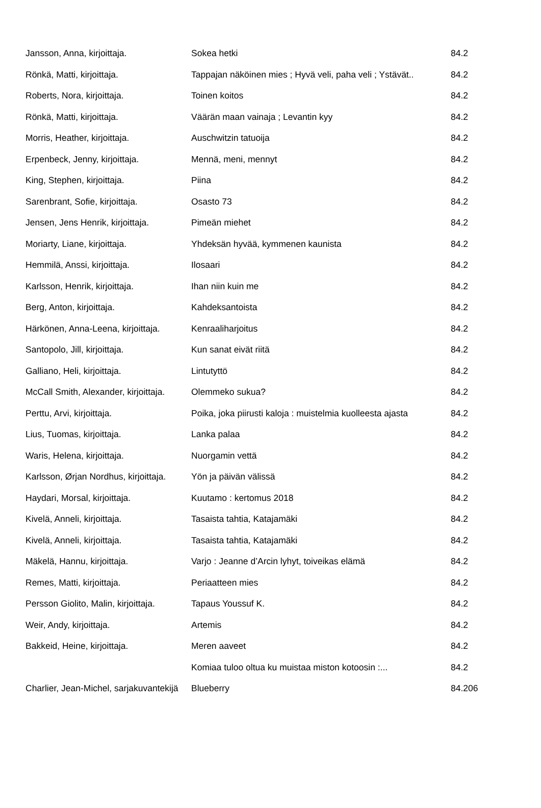| Jansson, Anna, kirjoittaja. | Sokea hetki | 84.2 |
| Rönkä, Matti, kirjoittaja. | Tappajan näköinen mies ; Hyvä veli, paha veli ; Ystävät.. | 84.2 |
| Roberts, Nora, kirjoittaja. | Toinen koitos | 84.2 |
| Rönkä, Matti, kirjoittaja. | Väärän maan vainaja ; Levantin kyy | 84.2 |
| Morris, Heather, kirjoittaja. | Auschwitzin tatuoija | 84.2 |
| Erpenbeck, Jenny, kirjoittaja. | Mennä, meni, mennyt | 84.2 |
| King, Stephen, kirjoittaja. | Piina | 84.2 |
| Sarenbrant, Sofie, kirjoittaja. | Osasto 73 | 84.2 |
| Jensen, Jens Henrik, kirjoittaja. | Pimeän miehet | 84.2 |
| Moriarty, Liane, kirjoittaja. | Yhdeksän hyvää, kymmenen kaunista | 84.2 |
| Hemmilä, Anssi, kirjoittaja. | Ilosaari | 84.2 |
| Karlsson, Henrik, kirjoittaja. | Ihan niin kuin me | 84.2 |
| Berg, Anton, kirjoittaja. | Kahdeksantoista | 84.2 |
| Härkönen, Anna-Leena, kirjoittaja. | Kenraaliharjoitus | 84.2 |
| Santopolo, Jill, kirjoittaja. | Kun sanat eivät riitä | 84.2 |
| Galliano, Heli, kirjoittaja. | Lintutyttö | 84.2 |
| McCall Smith, Alexander, kirjoittaja. | Olemmeko sukua? | 84.2 |
| Perttu, Arvi, kirjoittaja. | Poika, joka piirusti kaloja : muistelmia kuolleesta ajasta | 84.2 |
| Lius, Tuomas, kirjoittaja. | Lanka palaa | 84.2 |
| Waris, Helena, kirjoittaja. | Nuorgamin vettä | 84.2 |
| Karlsson, Ørjan Nordhus, kirjoittaja. | Yön ja päivän välissä | 84.2 |
| Haydari, Morsal, kirjoittaja. | Kuutamo : kertomus 2018 | 84.2 |
| Kivelä, Anneli, kirjoittaja. | Tasaista tahtia, Katajamäki | 84.2 |
| Kivelä, Anneli, kirjoittaja. | Tasaista tahtia, Katajamäki | 84.2 |
| Mäkelä, Hannu, kirjoittaja. | Varjo : Jeanne d’Arcin lyhyt, toiveikas elämä | 84.2 |
| Remes, Matti, kirjoittaja. | Periaatteen mies | 84.2 |
| Persson Giolito, Malin, kirjoittaja. | Tapaus Youssuf K. | 84.2 |
| Weir, Andy, kirjoittaja. | Artemis | 84.2 |
| Bakkeid, Heine, kirjoittaja. | Meren aaveet | 84.2 |
| | Komiaa tuloo oltua ku muistaa miston kotoosin :... | 84.2 |
| Charlier, Jean-Michel, sarjakuvantekijä | Blueberry | 84.206 |